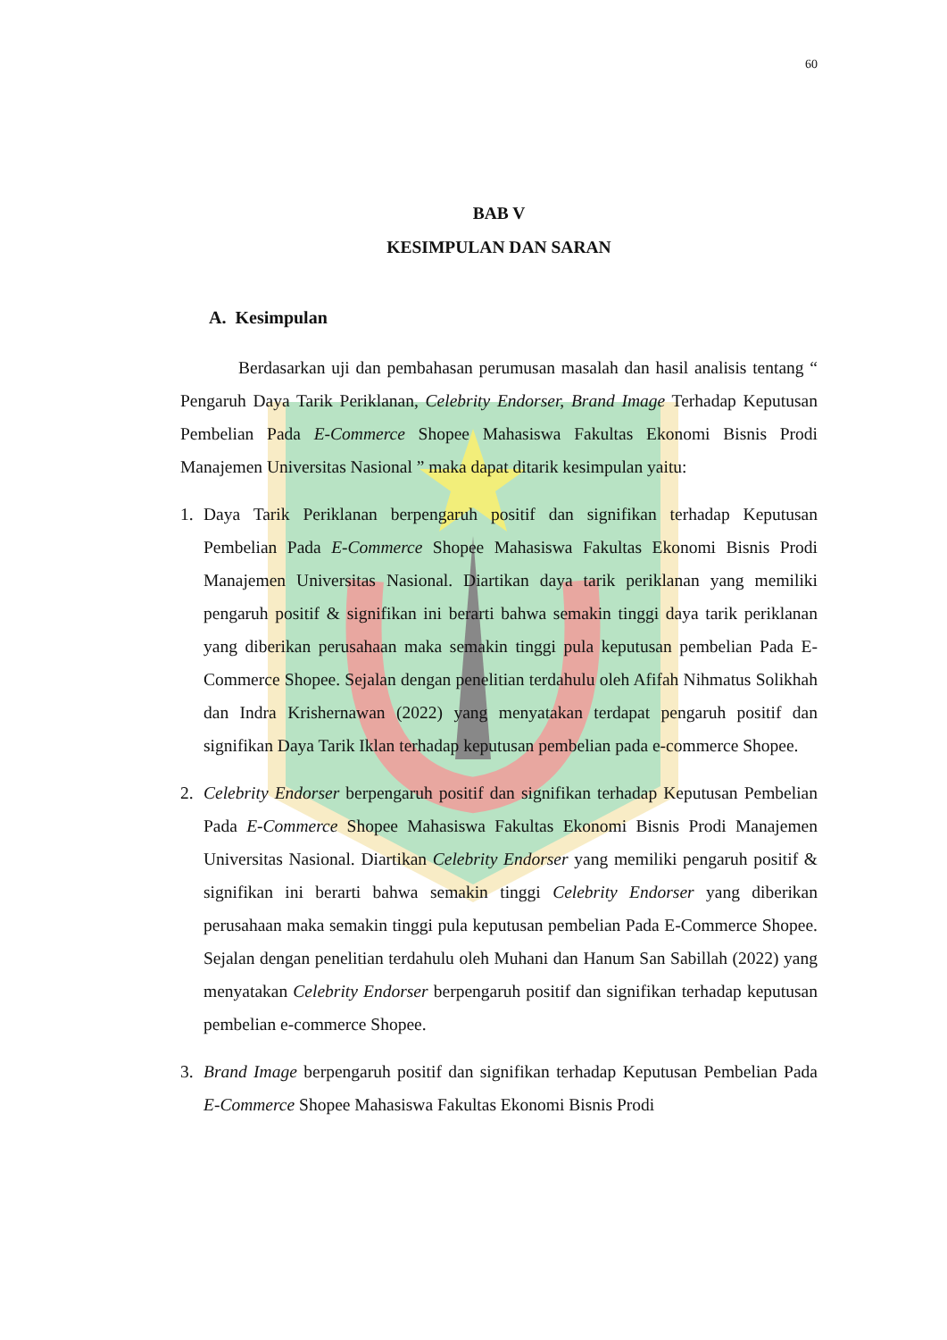60
BAB V
KESIMPULAN DAN SARAN
A. Kesimpulan
Berdasarkan uji dan pembahasan perumusan masalah dan hasil analisis tentang “ Pengaruh Daya Tarik Periklanan, Celebrity Endorser, Brand Image Terhadap Keputusan Pembelian Pada E-Commerce Shopee Mahasiswa Fakultas Ekonomi Bisnis Prodi Manajemen Universitas Nasional ” maka dapat ditarik kesimpulan yaitu:
1. Daya Tarik Periklanan berpengaruh positif dan signifikan terhadap Keputusan Pembelian Pada E-Commerce Shopee Mahasiswa Fakultas Ekonomi Bisnis Prodi Manajemen Universitas Nasional. Diartikan daya tarik periklanan yang memiliki pengaruh positif & signifikan ini berarti bahwa semakin tinggi daya tarik periklanan yang diberikan perusahaan maka semakin tinggi pula keputusan pembelian Pada E-Commerce Shopee. Sejalan dengan penelitian terdahulu oleh Afifah Nihmatus Solikhah dan Indra Krishernawan (2022) yang menyatakan terdapat pengaruh positif dan signifikan Daya Tarik Iklan terhadap keputusan pembelian pada e-commerce Shopee.
2. Celebrity Endorser berpengaruh positif dan signifikan terhadap Keputusan Pembelian Pada E-Commerce Shopee Mahasiswa Fakultas Ekonomi Bisnis Prodi Manajemen Universitas Nasional. Diartikan Celebrity Endorser yang memiliki pengaruh positif & signifikan ini berarti bahwa semakin tinggi Celebrity Endorser yang diberikan perusahaan maka semakin tinggi pula keputusan pembelian Pada E-Commerce Shopee. Sejalan dengan penelitian terdahulu oleh Muhani dan Hanum San Sabillah (2022) yang menyatakan Celebrity Endorser berpengaruh positif dan signifikan terhadap keputusan pembelian e-commerce Shopee.
3. Brand Image berpengaruh positif dan signifikan terhadap Keputusan Pembelian Pada E-Commerce Shopee Mahasiswa Fakultas Ekonomi Bisnis Prodi